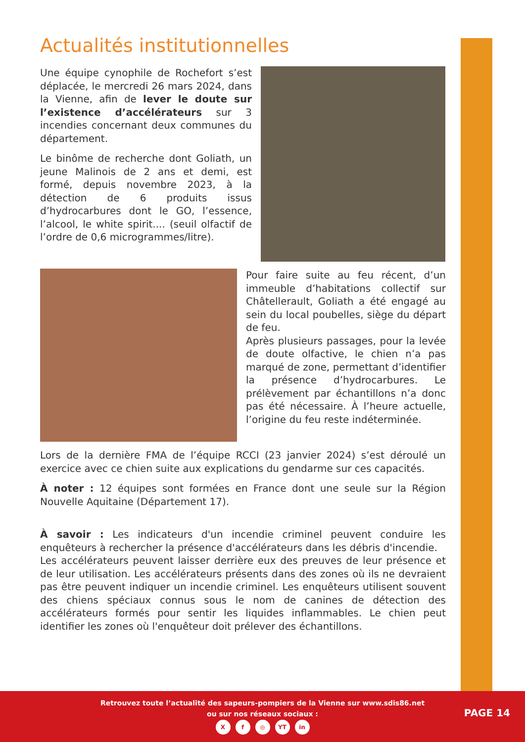Actualités institutionnelles
Une équipe cynophile de Rochefort s’est déplacée, le mercredi 26 mars 2024, dans la Vienne, afin de lever le doute sur l’existence d’accélérateurs sur 3 incendies concernant deux communes du département.
Le binôme de recherche dont Goliath, un jeune Malinois de 2 ans et demi, est formé, depuis novembre 2023, à la détection de 6 produits issus d’hydrocarbures dont le GO, l’essence, l’alcool, le white spirit.... (seuil olfactif de l’ordre de 0,6 microgrammes/litre).
Pour faire suite au feu récent, d’un immeuble d’habitations collectif sur Châtellerault, Goliath a été engagé au sein du local poubelles, siège du départ de feu.
Après plusieurs passages, pour la levée de doute olfactive, le chien n’a pas marqué de zone, permettant d’identifier la présence d’hydrocarbures. Le prélèvement par échantillons n’a donc pas été nécessaire. À l’heure actuelle, l’origine du feu reste indéterminée.
Lors de la dernière FMA de l’équipe RCCI (23 janvier 2024) s’est déroulé un exercice avec ce chien suite aux explications du gendarme sur ces capacités.
À noter : 12 équipes sont formées en France dont une seule sur la Région Nouvelle Aquitaine (Département 17).
À savoir : Les indicateurs d'un incendie criminel peuvent conduire les enquêteurs à rechercher la présence d'accélérateurs dans les débris d'incendie.
Les accélérateurs peuvent laisser derrière eux des preuves de leur présence et de leur utilisation. Les accélérateurs présents dans des zones où ils ne devraient pas être peuvent indiquer un incendie criminel. Les enquêteurs utilisent souvent des chiens spéciaux connus sous le nom de canines de détection des accélérateurs formés pour sentir les liquides inflammables. Le chien peut identifier les zones où l'enquêteur doit prélever des échantillons.
Retrouvez toute l’actualité des sapeurs-pompiers de la Vienne sur www.sdis86.net
ou sur nos réseaux sociaux :
Xf ◎ YT in
PAGE 14